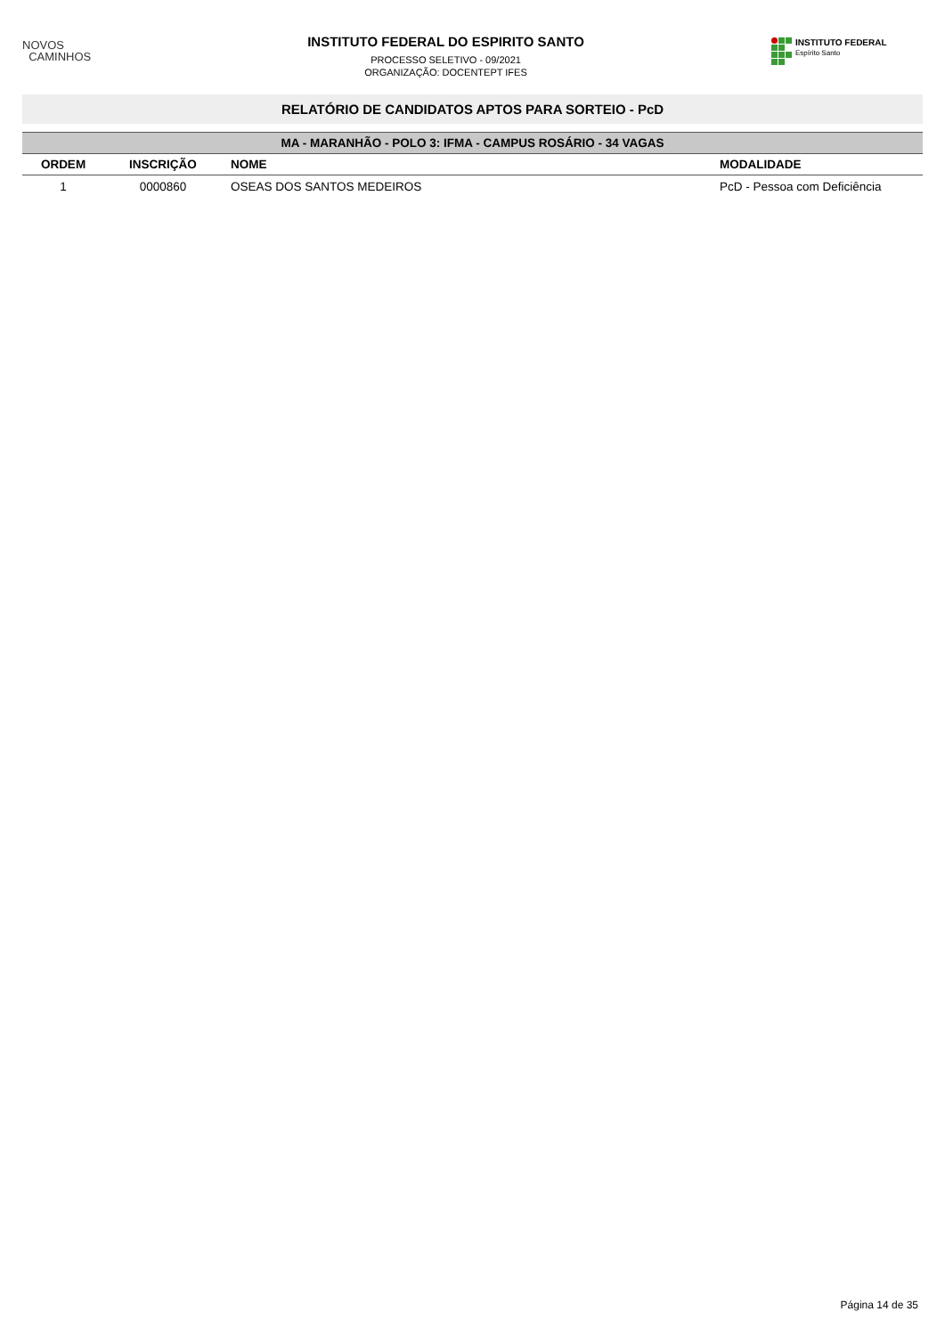NOVOS
CAMINHOS
INSTITUTO FEDERAL DO ESPIRITO SANTO
PROCESSO SELETIVO - 09/2021
ORGANIZAÇÃO: DOCENTEPT IFES
INSTITUTO FEDERAL
Espírito Santo
RELATÓRIO DE CANDIDATOS APTOS PARA SORTEIO - PcD
| MA - MARANHÃO - POLO 3: IFMA - CAMPUS ROSÁRIO - 34 VAGAS | | | |
| --- | --- | --- | --- |
| ORDEM | INSCRIÇÃO | NOME | MODALIDADE |
| 1 | 0000860 | OSEAS DOS SANTOS MEDEIROS | PcD - Pessoa com Deficiência |
Página 14 de 35